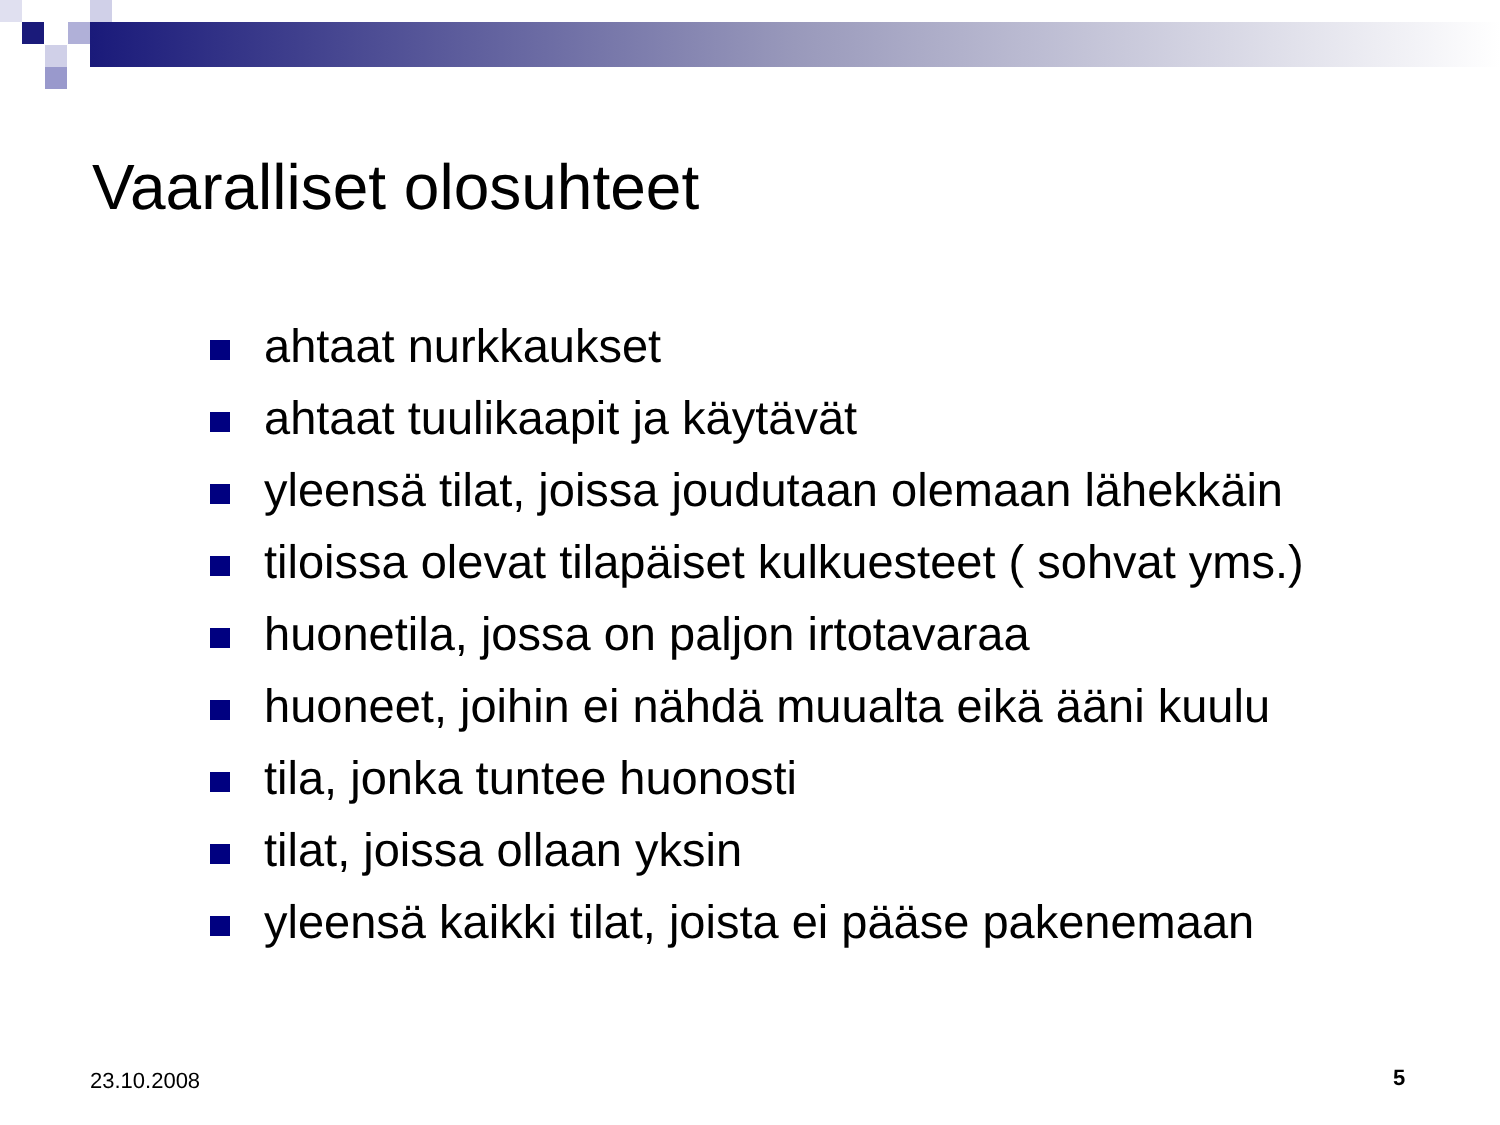Vaaralliset olosuhteet
ahtaat nurkkaukset
ahtaat tuulikaapit ja käytävät
yleensä tilat, joissa joudutaan olemaan lähekkäin
tiloissa olevat tilapäiset kulkuesteet ( sohvat yms.)
huonetila, jossa on paljon irtotavaraa
huoneet, joihin ei nähdä muualta eikä ääni kuulu
tila, jonka tuntee huonosti
tilat, joissa ollaan yksin
yleensä kaikki tilat, joista ei pääse pakenemaan
23.10.2008 5